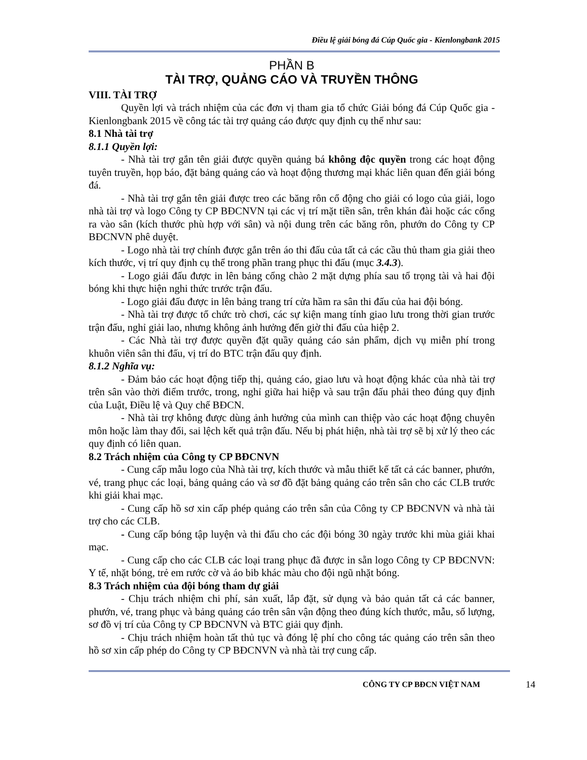Điều lệ giải bóng đá Cúp Quốc gia - Kienlongbank 2015
PHẦN B
TÀI TRỢ, QUẢNG CÁO VÀ TRUYỀN THÔNG
VIII. TÀI TRỢ
Quyền lợi và trách nhiệm của các đơn vị tham gia tổ chức Giải bóng đá Cúp Quốc gia - Kienlongbank 2015 về công tác tài trợ quảng cáo được quy định cụ thể như sau:
8.1 Nhà tài trợ
8.1.1 Quyền lợi:
- Nhà tài trợ gắn tên giải được quyền quảng bá không độc quyền trong các hoạt động tuyên truyền, họp báo, đặt bảng quảng cáo và hoạt động thương mại khác liên quan đến giải bóng đá.
- Nhà tài trợ gắn tên giải được treo các băng rôn cổ động cho giải có logo của giải, logo nhà tài trợ và logo Công ty CP BĐCNVN tại các vị trí mặt tiền sân, trên khán đài hoặc các cổng ra vào sân (kích thước phù hợp với sân) và nội dung trên các băng rôn, phướn do Công ty CP BĐCNVN phê duyệt.
- Logo nhà tài trợ chính được gắn trên áo thi đấu của tất cả các cầu thủ tham gia giải theo kích thước, vị trí quy định cụ thể trong phần trang phục thi đấu (mục 3.4.3).
- Logo giải đấu được in lên bảng cổng chào 2 mặt dựng phía sau tổ trọng tài và hai đội bóng khi thực hiện nghi thức trước trận đấu.
- Logo giải đấu được in lên bảng trang trí cửa hầm ra sân thi đấu của hai đội bóng.
- Nhà tài trợ được tổ chức trò chơi, các sự kiện mang tính giao lưu trong thời gian trước trận đấu, nghỉ giải lao, nhưng không ảnh hưởng đến giờ thi đấu của hiệp 2.
- Các Nhà tài trợ được quyền đặt quầy quảng cáo sản phẩm, dịch vụ miễn phí trong khuôn viên sân thi đấu, vị trí do BTC trận đấu quy định.
8.1.2 Nghĩa vụ:
- Đảm bảo các hoạt động tiếp thị, quảng cáo, giao lưu và hoạt động khác của nhà tài trợ trên sân vào thời điểm trước, trong, nghỉ giữa hai hiệp và sau trận đấu phải theo đúng quy định của Luật, Điều lệ và Quy chế BĐCN.
- Nhà tài trợ không được dùng ảnh hưởng của mình can thiệp vào các hoạt động chuyên môn hoặc làm thay đổi, sai lệch kết quả trận đấu. Nếu bị phát hiện, nhà tài trợ sẽ bị xử lý theo các quy định có liên quan.
8.2 Trách nhiệm của Công ty CP BĐCNVN
- Cung cấp mẫu logo của Nhà tài trợ, kích thước và mẫu thiết kế tất cả các banner, phướn, vé, trang phục các loại, bảng quảng cáo và sơ đồ đặt bảng quảng cáo trên sân cho các CLB trước khi giải khai mạc.
- Cung cấp hồ sơ xin cấp phép quảng cáo trên sân của Công ty CP BĐCNVN và nhà tài trợ cho các CLB.
- Cung cấp bóng tập luyện và thi đấu cho các đội bóng 30 ngày trước khi mùa giải khai mạc.
- Cung cấp cho các CLB các loại trang phục đã được in sẵn logo Công ty CP BĐCNVN: Y tế, nhặt bóng, trẻ em rước cờ và áo bib khác màu cho đội ngũ nhặt bóng.
8.3 Trách nhiệm của đội bóng tham dự giải
- Chịu trách nhiệm chi phí, sản xuất, lắp đặt, sử dụng và bảo quản tất cả các banner, phướn, vé, trang phục và bảng quảng cáo trên sân vận động theo đúng kích thước, mẫu, số lượng, sơ đồ vị trí của Công ty CP BĐCNVN và BTC giải quy định.
- Chịu trách nhiệm hoàn tất thủ tục và đóng lệ phí cho công tác quảng cáo trên sân theo hồ sơ xin cấp phép do Công ty CP BĐCNVN và nhà tài trợ cung cấp.
CÔNG TY CP BĐCN VIỆT NAM 14